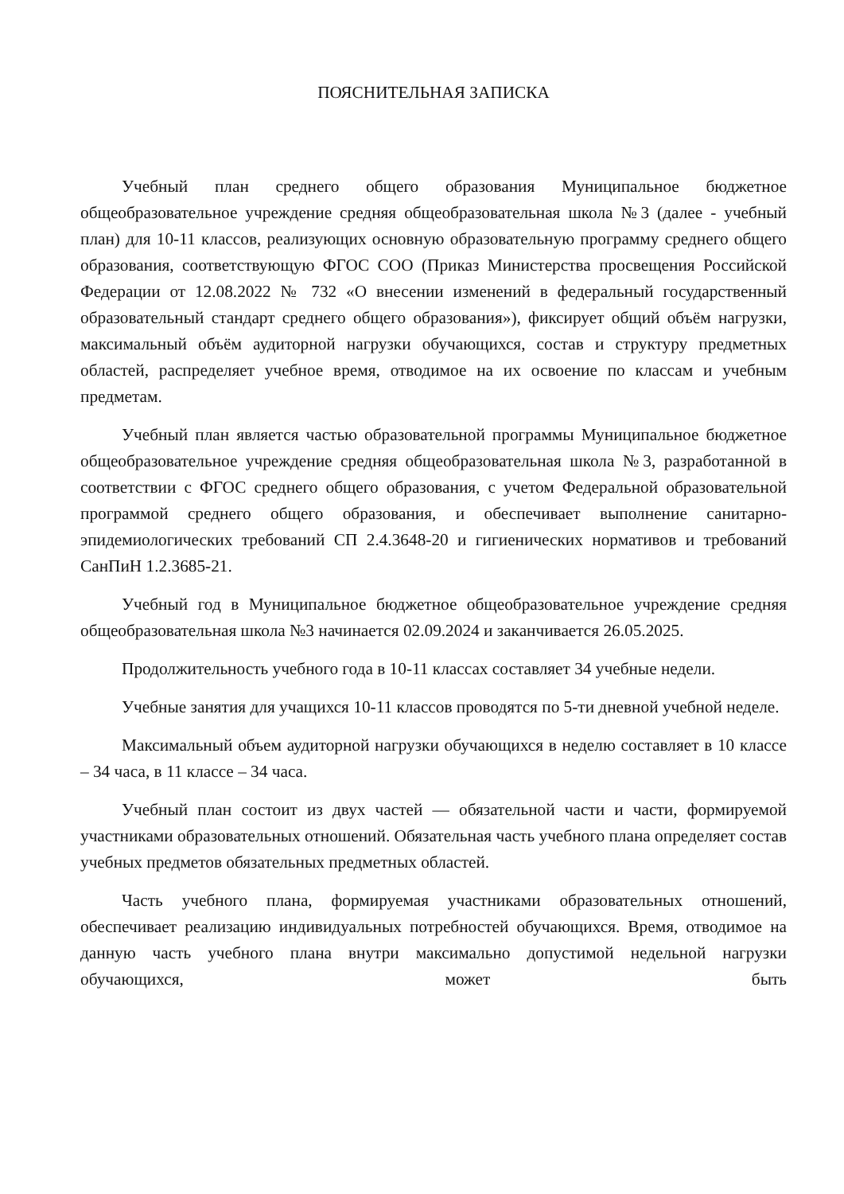ПОЯСНИТЕЛЬНАЯ ЗАПИСКА
Учебный план среднего общего образования Муниципальное бюджетное общеобразовательное учреждение средняя общеобразовательная школа №3 (далее - учебный план) для 10-11 классов, реализующих основную образовательную программу среднего общего образования, соответствующую ФГОС СОО (Приказ Министерства просвещения Российской Федерации от 12.08.2022 № 732 «О внесении изменений в федеральный государственный образовательный стандарт среднего общего образования»), фиксирует общий объём нагрузки, максимальный объём аудиторной нагрузки обучающихся, состав и структуру предметных областей, распределяет учебное время, отводимое на их освоение по классам и учебным предметам.
Учебный план является частью образовательной программы Муниципальное бюджетное общеобразовательное учреждение средняя общеобразовательная школа №3, разработанной в соответствии с ФГОС среднего общего образования, с учетом Федеральной образовательной программой среднего общего образования, и обеспечивает выполнение санитарно-эпидемиологических требований СП 2.4.3648-20 и гигиенических нормативов и требований СанПиН 1.2.3685-21.
Учебный год в Муниципальное бюджетное общеобразовательное учреждение средняя общеобразовательная школа №3 начинается 02.09.2024 и заканчивается 26.05.2025.
Продолжительность учебного года в 10-11 классах составляет 34 учебные недели.
Учебные занятия для учащихся 10-11 классов проводятся по 5-ти дневной учебной неделе.
Максимальный объем аудиторной нагрузки обучающихся в неделю составляет в 10 классе – 34 часа, в 11 классе – 34 часа.
Учебный план состоит из двух частей — обязательной части и части, формируемой участниками образовательных отношений. Обязательная часть учебного плана определяет состав учебных предметов обязательных предметных областей.
Часть учебного плана, формируемая участниками образовательных отношений, обеспечивает реализацию индивидуальных потребностей обучающихся. Время, отводимое на данную часть учебного плана внутри максимально допустимой недельной нагрузки обучающихся, может быть